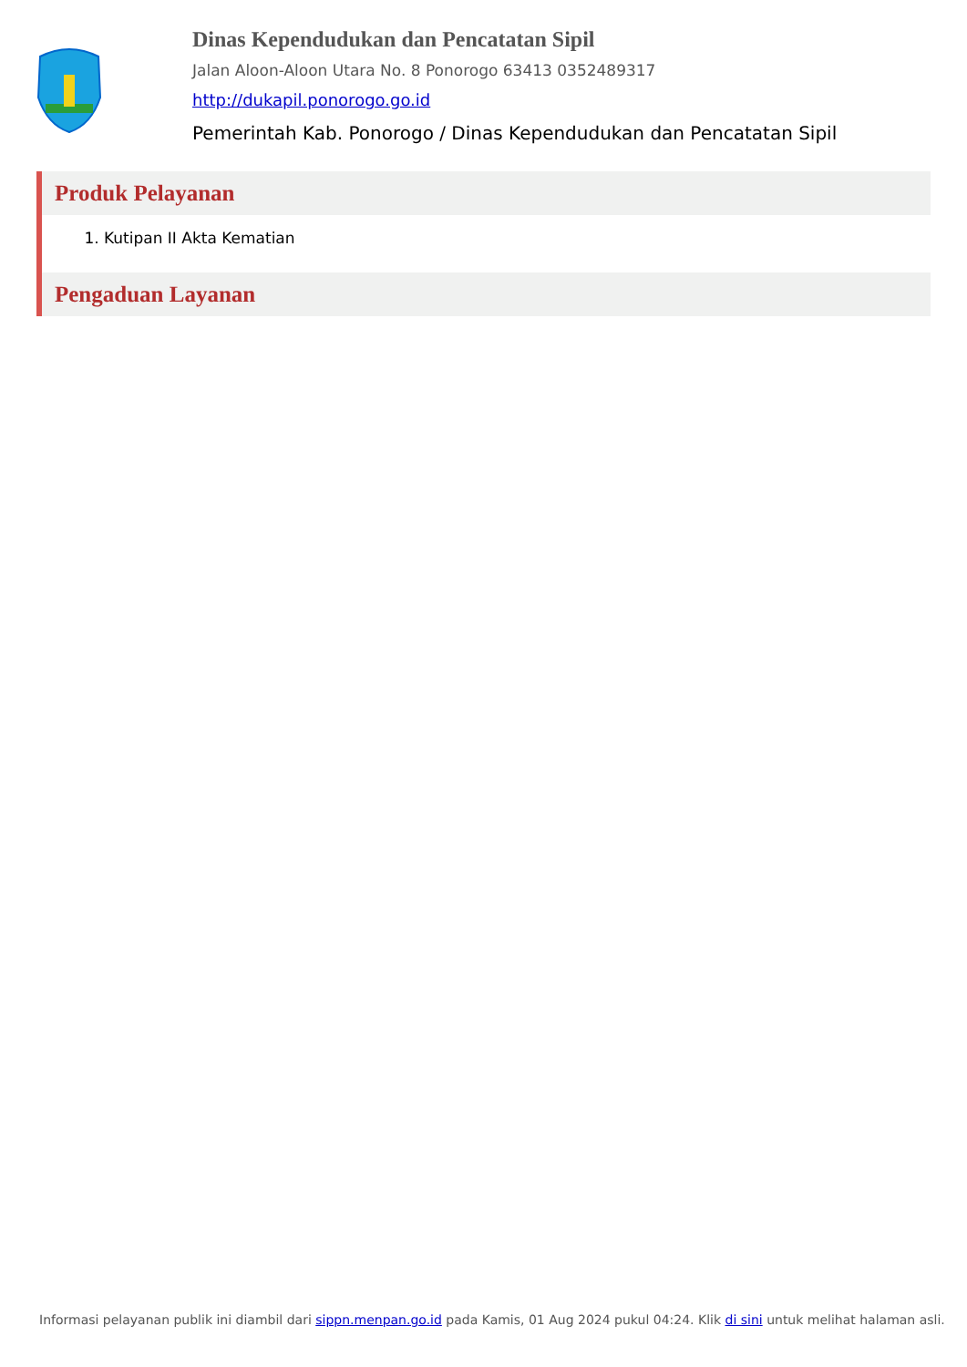Dinas Kependudukan dan Pencatatan Sipil
Jalan Aloon-Aloon Utara No. 8 Ponorogo 63413 0352489317
http://dukapil.ponorogo.go.id
Pemerintah Kab. Ponorogo / Dinas Kependudukan dan Pencatatan Sipil
Produk Pelayanan
1. Kutipan II Akta Kematian
Pengaduan Layanan
Informasi pelayanan publik ini diambil dari sippn.menpan.go.id pada Kamis, 01 Aug 2024 pukul 04:24. Klik di sini untuk melihat halaman asli.